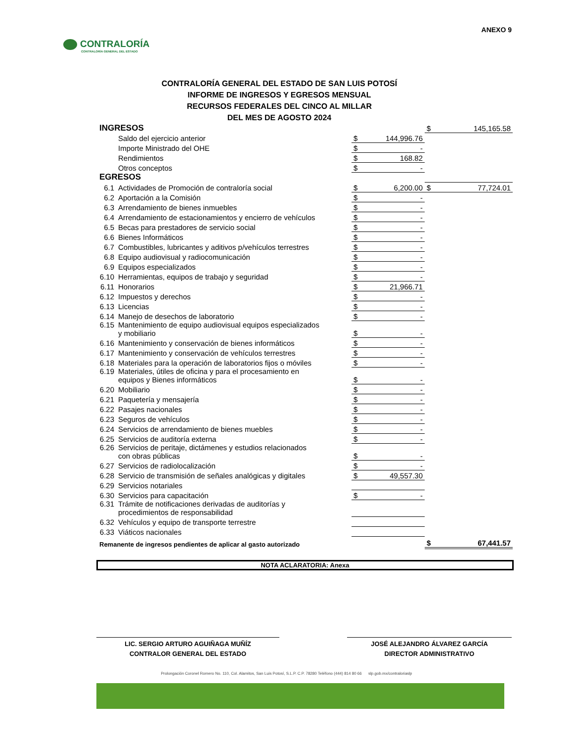ANEXO 9
CONTRALORÍA
CONTRALORÍA GENERAL DEL ESTADO
CONTRALORÍA GENERAL DEL ESTADO DE SAN LUIS POTOSÍ
INFORME DE INGRESOS Y EGRESOS MENSUAL
RECURSOS FEDERALES DEL CINCO AL MILLAR
DEL MES DE AGOSTO 2024
| INGRESOS | | | | $ | 145,165.58 |
| | Saldo del ejercicio anterior | $ | 144,996.76 | | |
| | Importe Ministrado del OHE | $ | - | | |
| | Rendimientos | $ | 168.82 | | |
| | Otros conceptos | $ | - | | |
| EGRESOS | | | | | |
| 6.1 | Actividades de Promoción de contraloría social | $ | 6,200.00 | $ | 77,724.01 |
| 6.2 | Aportación a la Comisión | $ | - | | |
| 6.3 | Arrendamiento de bienes inmuebles | $ | - | | |
| 6.4 | Arrendamiento de estacionamientos y encierro de vehículos | $ | - | | |
| 6.5 | Becas para prestadores de servicio social | $ | - | | |
| 6.6 | Bienes Informáticos | $ | - | | |
| 6.7 | Combustibles, lubricantes y aditivos p/vehículos terrestres | $ | - | | |
| 6.8 | Equipo audiovisual y radiocomunicación | $ | - | | |
| 6.9 | Equipos especializados | $ | - | | |
| 6.10 | Herramientas, equipos de trabajo y seguridad | $ | - | | |
| 6.11 | Honorarios | $ | 21,966.71 | | |
| 6.12 | Impuestos y derechos | $ | - | | |
| 6.13 | Licencias | $ | - | | |
| 6.14 | Manejo de desechos de laboratorio | $ | - | | |
| 6.15 | Mantenimiento de equipo audiovisual equipos especializados y mobiliario | $ | - | | |
| 6.16 | Mantenimiento y conservación de bienes informáticos | $ | - | | |
| 6.17 | Mantenimiento y conservación de vehículos terrestres | $ | - | | |
| 6.18 | Materiales para la operación de laboratorios fijos o móviles | $ | - | | |
| 6.19 | Materiales, útiles de oficina y para el procesamiento en equipos y Bienes informáticos | $ | - | | |
| 6.20 | Mobiliario | $ | - | | |
| 6.21 | Paquetería y mensajería | $ | - | | |
| 6.22 | Pasajes nacionales | $ | - | | |
| 6.23 | Seguros de vehículos | $ | - | | |
| 6.24 | Servicios de arrendamiento de bienes muebles | $ | - | | |
| 6.25 | Servicios de auditoría externa | $ | - | | |
| 6.26 | Servicios de peritaje, dictámenes y estudios relacionados con obras públicas | $ | - | | |
| 6.27 | Servicios de radiolocalización | $ | - | | |
| 6.28 | Servicio de transmisión de señales analógicas y digitales | $ | 49,557.30 | | |
| 6.29 | Servicios notariales | | | | |
| 6.30 | Servicios para capacitación | $ | - | | |
| 6.31 | Trámite de notificaciones derivadas de auditorías y procedimientos de responsabilidad | | | | |
| 6.32 | Vehículos y equipo de transporte terrestre | | | | |
| 6.33 | Viáticos nacionales | | | | |
| Remanente de ingresos pendientes de aplicar al gasto autorizado | | | | $ | 67,441.57 |
NOTA ACLARATORIA: Anexa
LIC. SERGIO ARTURO AGUIÑAGA MUÑÍZ
CONTRALOR GENERAL DEL ESTADO
JOSÉ ALEJANDRO ÁLVAREZ GARCÍA
DIRECTOR ADMINISTRATIVO
Prolongación Coronel Romero No. 110, Col. Alamitos, San Luis Potosí, S.L.P. C.P. 78280 Teléfono (444) 814 80 66 slp.gob.mx/contraloriaslp